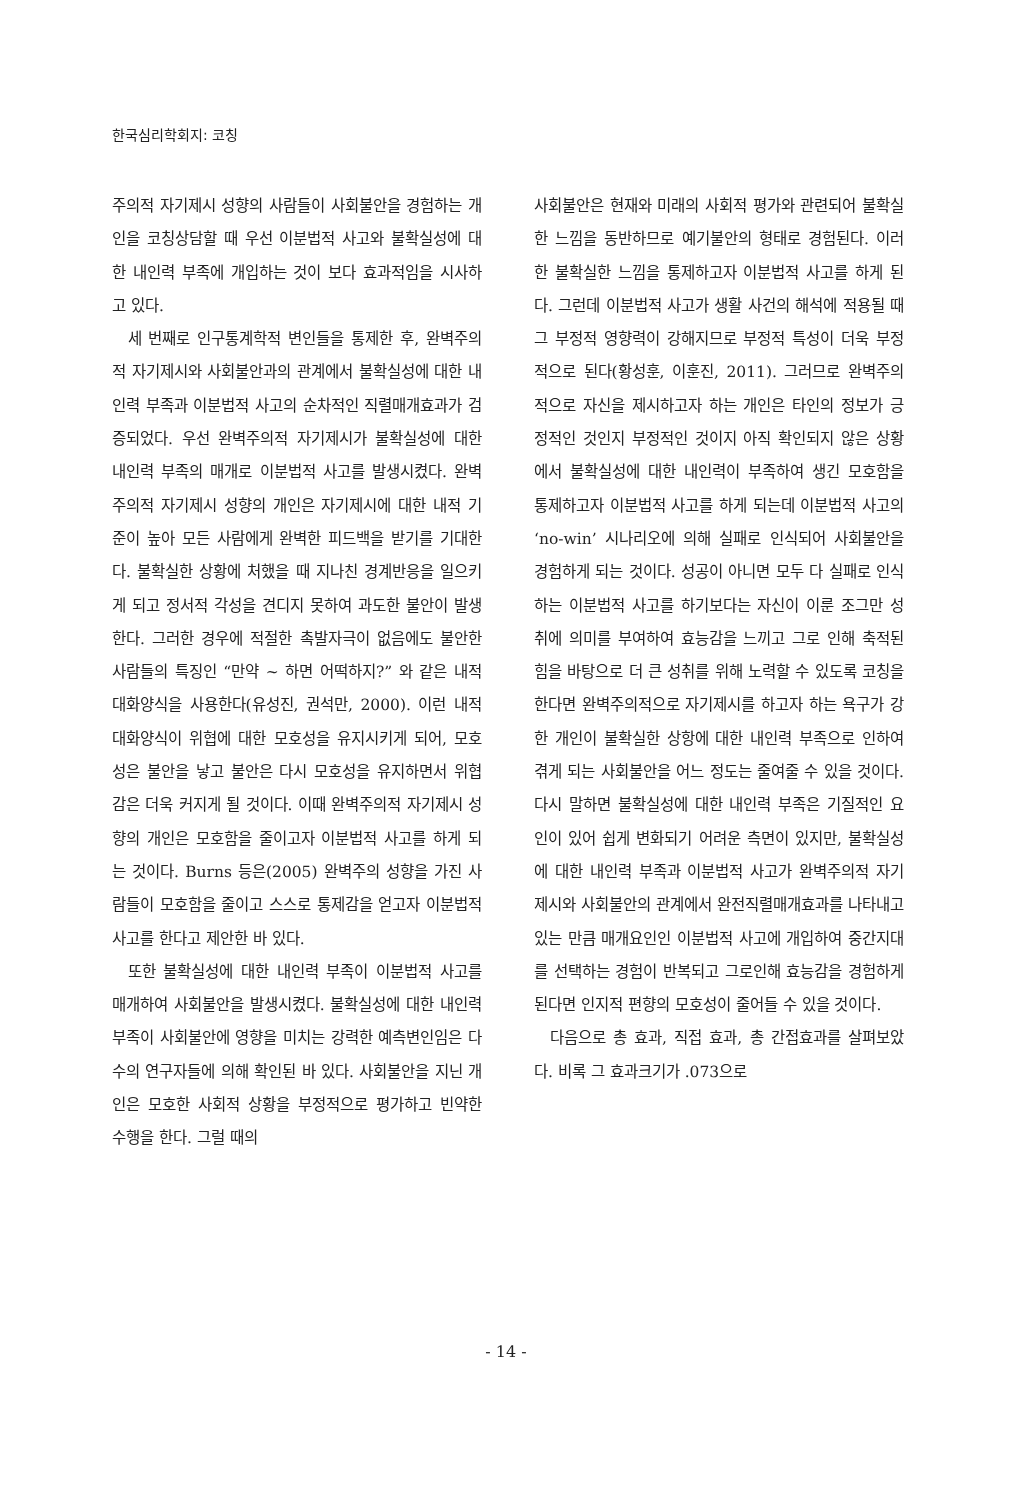한국심리학회지: 코칭
주의적 자기제시 성향의 사람들이 사회불안을 경험하는 개인을 코칭상담할 때 우선 이분법적 사고와 불확실성에 대한 내인력 부족에 개입하는 것이 보다 효과적임을 시사하고 있다.
세 번째로 인구통계학적 변인들을 통제한 후, 완벽주의적 자기제시와 사회불안과의 관계에서 불확실성에 대한 내인력 부족과 이분법적 사고의 순차적인 직렬매개효과가 검증되었다. 우선 완벽주의적 자기제시가 불확실성에 대한 내인력 부족의 매개로 이분법적 사고를 발생시켰다. 완벽주의적 자기제시 성향의 개인은 자기제시에 대한 내적 기준이 높아 모든 사람에게 완벽한 피드백을 받기를 기대한다. 불확실한 상황에 처했을 때 지나친 경계반응을 일으키게 되고 정서적 각성을 견디지 못하여 과도한 불안이 발생한다. 그러한 경우에 적절한 촉발자극이 없음에도 불안한 사람들의 특징인 “만약 ~ 하면 어떡하지?” 와 같은 내적 대화양식을 사용한다(유성진, 권석만, 2000). 이런 내적 대화양식이 위협에 대한 모호성을 유지시키게 되어, 모호성은 불안을 낳고 불안은 다시 모호성을 유지하면서 위협감은 더욱 커지게 될 것이다. 이때 완벽주의적 자기제시 성향의 개인은 모호함을 줄이고자 이분법적 사고를 하게 되는 것이다. Burns 등은(2005) 완벽주의 성향을 가진 사람들이 모호함을 줄이고 스스로 통제감을 얻고자 이분법적 사고를 한다고 제안한 바 있다.
또한 불확실성에 대한 내인력 부족이 이분법적 사고를 매개하여 사회불안을 발생시켰다. 불확실성에 대한 내인력 부족이 사회불안에 영향을 미치는 강력한 예측변인임은 다수의 연구자들에 의해 확인된 바 있다. 사회불안을 지닌 개인은 모호한 사회적 상황을 부정적으로 평가하고 빈약한 수행을 한다. 그럴 때의
사회불안은 현재와 미래의 사회적 평가와 관련되어 불확실한 느낌을 동반하므로 예기불안의 형태로 경험된다. 이러한 불확실한 느낌을 통제하고자 이분법적 사고를 하게 된다. 그런데 이분법적 사고가 생활 사건의 해석에 적용될 때 그 부정적 영향력이 강해지므로 부정적 특성이 더욱 부정적으로 된다(황성훈, 이훈진, 2011). 그러므로 완벽주의적으로 자신을 제시하고자 하는 개인은 타인의 정보가 긍정적인 것인지 부정적인 것이지 아직 확인되지 않은 상황에서 불확실성에 대한 내인력이 부족하여 생긴 모호함을 통제하고자 이분법적 사고를 하게 되는데 이분법적 사고의 ‘no-win’ 시나리오에 의해 실패로 인식되어 사회불안을 경험하게 되는 것이다. 성공이 아니면 모두 다 실패로 인식하는 이분법적 사고를 하기보다는 자신이 이룬 조그만 성취에 의미를 부여하여 효능감을 느끼고 그로 인해 축적된 힘을 바탕으로 더 큰 성취를 위해 노력할 수 있도록 코칭을 한다면 완벽주의적으로 자기제시를 하고자 하는 욕구가 강한 개인이 불확실한 상항에 대한 내인력 부족으로 인하여 겪게 되는 사회불안을 어느 정도는 줄여줄 수 있을 것이다. 다시 말하면 불확실성에 대한 내인력 부족은 기질적인 요인이 있어 쉽게 변화되기 어려운 측면이 있지만, 불확실성에 대한 내인력 부족과 이분법적 사고가 완벽주의적 자기제시와 사회불안의 관계에서 완전직렬매개효과를 나타내고 있는 만큼 매개요인인 이분법적 사고에 개입하여 중간지대를 선택하는 경험이 반복되고 그로인해 효능감을 경험하게 된다면 인지적 편향의 모호성이 줄어들 수 있을 것이다.
다음으로 총 효과, 직접 효과, 총 간접효과를 살펴보았다. 비록 그 효과크기가 .073으로
- 14 -